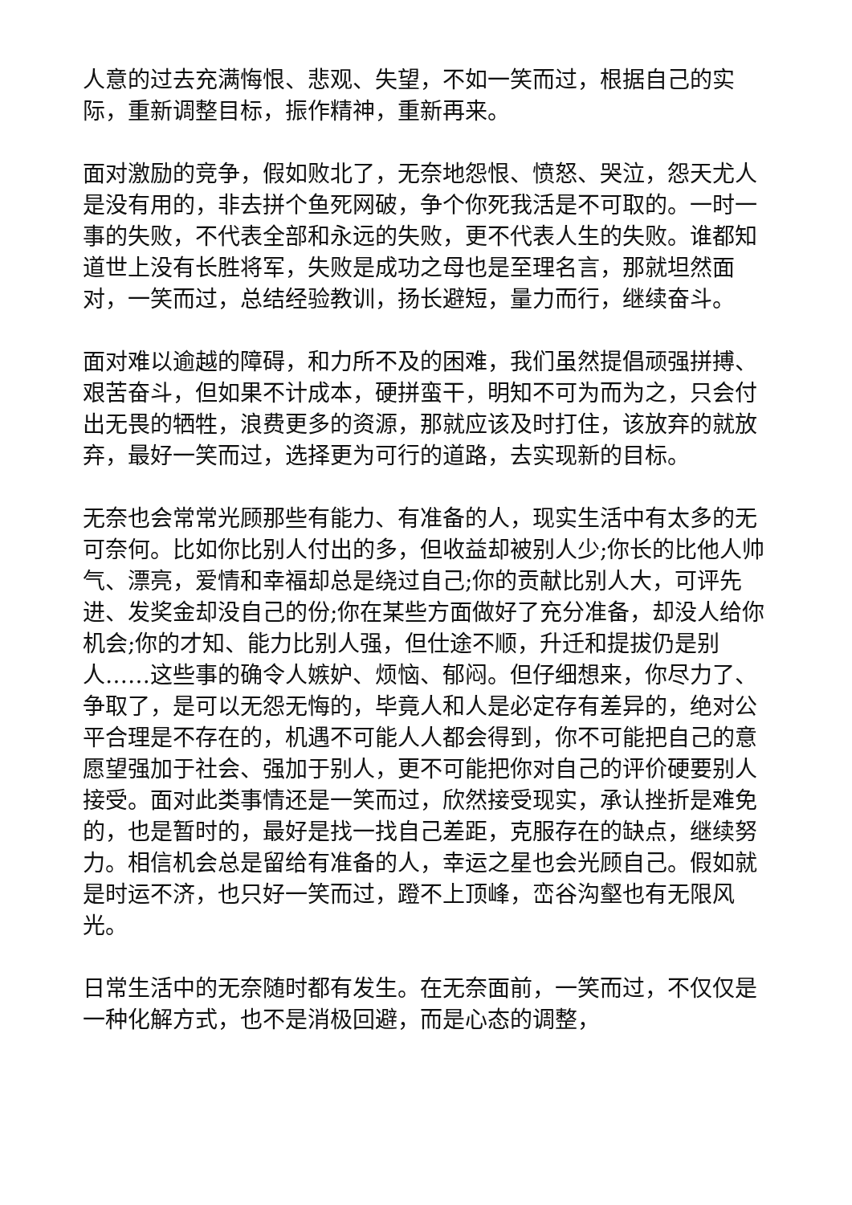人意的过去充满悔恨、悲观、失望，不如一笑而过，根据自己的实际，重新调整目标，振作精神，重新再来。
面对激励的竞争，假如败北了，无奈地怨恨、愤怒、哭泣，怨天尤人是没有用的，非去拼个鱼死网破，争个你死我活是不可取的。一时一事的失败，不代表全部和永远的失败，更不代表人生的失败。谁都知道世上没有长胜将军，失败是成功之母也是至理名言，那就坦然面对，一笑而过，总结经验教训，扬长避短，量力而行，继续奋斗。
面对难以逾越的障碍，和力所不及的困难，我们虽然提倡顽强拼搏、艰苦奋斗，但如果不计成本，硬拼蛮干，明知不可为而为之，只会付出无畏的牺牲，浪费更多的资源，那就应该及时打住，该放弃的就放弃，最好一笑而过，选择更为可行的道路，去实现新的目标。
无奈也会常常光顾那些有能力、有准备的人，现实生活中有太多的无可奈何。比如你比别人付出的多，但收益却被别人少;你长的比他人帅气、漂亮，爱情和幸福却总是绕过自己;你的贡献比别人大，可评先进、发奖金却没自己的份;你在某些方面做好了充分准备，却没人给你机会;你的才知、能力比别人强，但仕途不顺，升迁和提拔仍是别人……这些事的确令人嫉妒、烦恼、郁闷。但仔细想来，你尽力了、争取了，是可以无怨无悔的，毕竟人和人是必定存有差异的，绝对公平合理是不存在的，机遇不可能人人都会得到，你不可能把自己的意愿望强加于社会、强加于别人，更不可能把你对自己的评价硬要别人接受。面对此类事情还是一笑而过，欣然接受现实，承认挫折是难免的，也是暂时的，最好是找一找自己差距，克服存在的缺点，继续努力。相信机会总是留给有准备的人，幸运之星也会光顾自己。假如就是时运不济，也只好一笑而过，蹬不上顶峰，峦谷沟壑也有无限风光。
日常生活中的无奈随时都有发生。在无奈面前，一笑而过，不仅仅是一种化解方式，也不是消极回避，而是心态的调整，